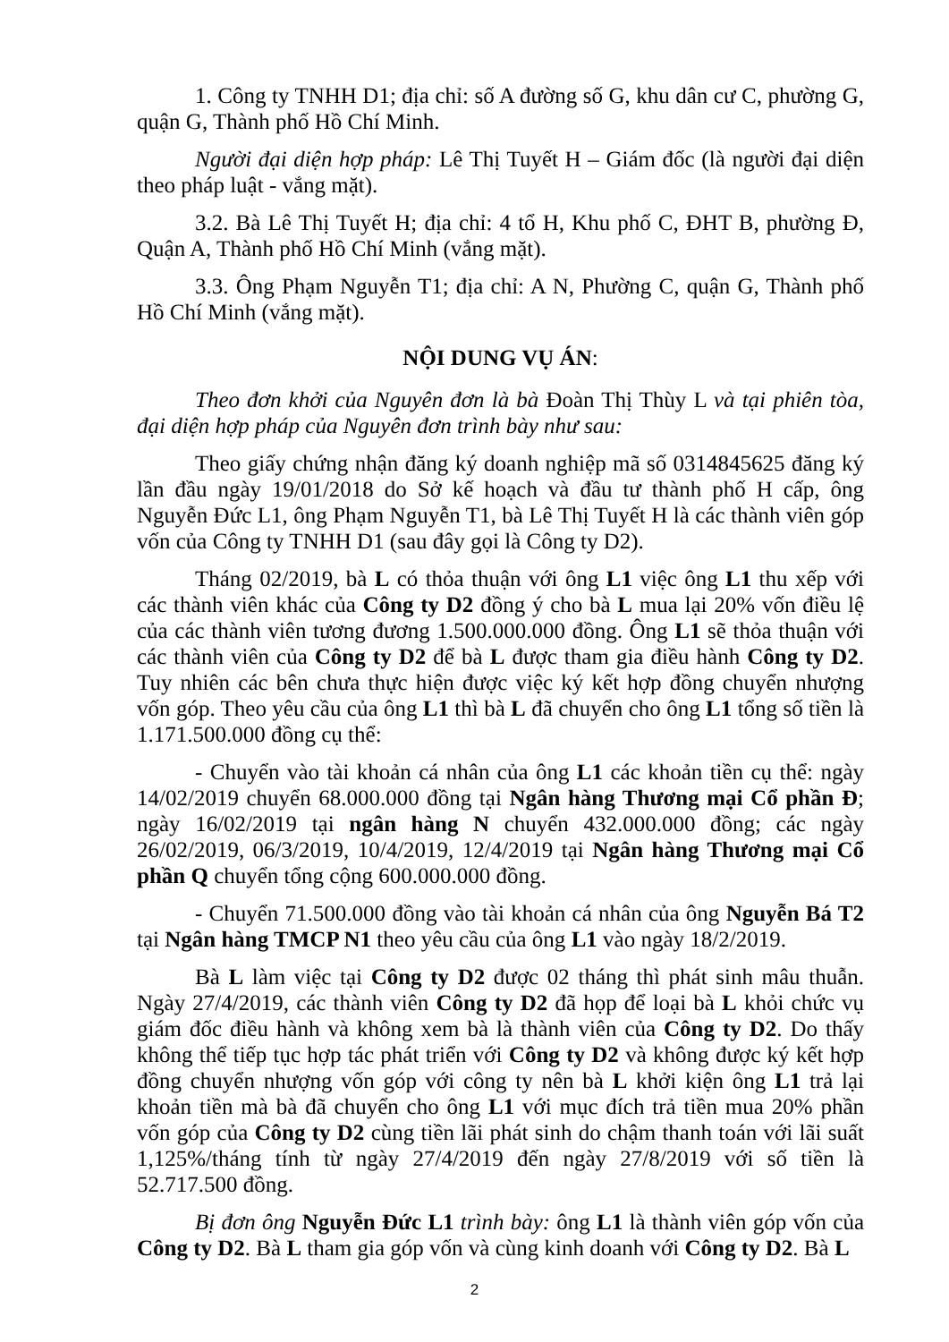1. Công ty TNHH D1; địa chỉ: số A đường số G, khu dân cư C, phường G, quận G, Thành phố Hồ Chí Minh.
Người đại diện hợp pháp: Lê Thị Tuyết H – Giám đốc (là người đại diện theo pháp luật - vắng mặt).
3.2. Bà Lê Thị Tuyết H; địa chỉ: 4 tổ H, Khu phố C, ĐHT B, phường Đ, Quận A, Thành phố Hồ Chí Minh (vắng mặt).
3.3. Ông Phạm Nguyễn T1; địa chỉ: A N, Phường C, quận G, Thành phố Hồ Chí Minh (vắng mặt).
NỘI DUNG VỤ ÁN:
Theo đơn khởi của Nguyên đơn là bà Đoàn Thị Thùy L và tại phiên tòa, đại diện hợp pháp của Nguyên đơn trình bày như sau:
Theo giấy chứng nhận đăng ký doanh nghiệp mã số 0314845625 đăng ký lần đầu ngày 19/01/2018 do Sở kế hoạch và đầu tư thành phố H cấp, ông Nguyễn Đức L1, ông Phạm Nguyễn T1, bà Lê Thị Tuyết H là các thành viên góp vốn của Công ty TNHH D1 (sau đây gọi là Công ty D2).
Tháng 02/2019, bà L có thỏa thuận với ông L1 việc ông L1 thu xếp với các thành viên khác của Công ty D2 đồng ý cho bà L mua lại 20% vốn điều lệ của các thành viên tương đương 1.500.000.000 đồng. Ông L1 sẽ thỏa thuận với các thành viên của Công ty D2 để bà L được tham gia điều hành Công ty D2. Tuy nhiên các bên chưa thực hiện được việc ký kết hợp đồng chuyển nhượng vốn góp. Theo yêu cầu của ông L1 thì bà L đã chuyển cho ông L1 tổng số tiền là 1.171.500.000 đồng cụ thể:
- Chuyển vào tài khoản cá nhân của ông L1 các khoản tiền cụ thể: ngày 14/02/2019 chuyển 68.000.000 đồng tại Ngân hàng Thương mại Cổ phần Đ; ngày 16/02/2019 tại ngân hàng N chuyển 432.000.000 đồng; các ngày 26/02/2019, 06/3/2019, 10/4/2019, 12/4/2019 tại Ngân hàng Thương mại Cổ phần Q chuyển tổng cộng 600.000.000 đồng.
- Chuyển 71.500.000 đồng vào tài khoản cá nhân của ông Nguyễn Bá T2 tại Ngân hàng TMCP N1 theo yêu cầu của ông L1 vào ngày 18/2/2019.
Bà L làm việc tại Công ty D2 được 02 tháng thì phát sinh mâu thuẫn. Ngày 27/4/2019, các thành viên Công ty D2 đã họp để loại bà L khỏi chức vụ giám đốc điều hành và không xem bà là thành viên của Công ty D2. Do thấy không thể tiếp tục hợp tác phát triển với Công ty D2 và không được ký kết hợp đồng chuyển nhượng vốn góp với công ty nên bà L khởi kiện ông L1 trả lại khoản tiền mà bà đã chuyển cho ông L1 với mục đích trả tiền mua 20% phần vốn góp của Công ty D2 cùng tiền lãi phát sinh do chậm thanh toán với lãi suất 1,125%/tháng tính từ ngày 27/4/2019 đến ngày 27/8/2019 với số tiền là 52.717.500 đồng.
Bị đơn ông Nguyễn Đức L1 trình bày: ông L1 là thành viên góp vốn của Công ty D2. Bà L tham gia góp vốn và cùng kinh doanh với Công ty D2. Bà L
2